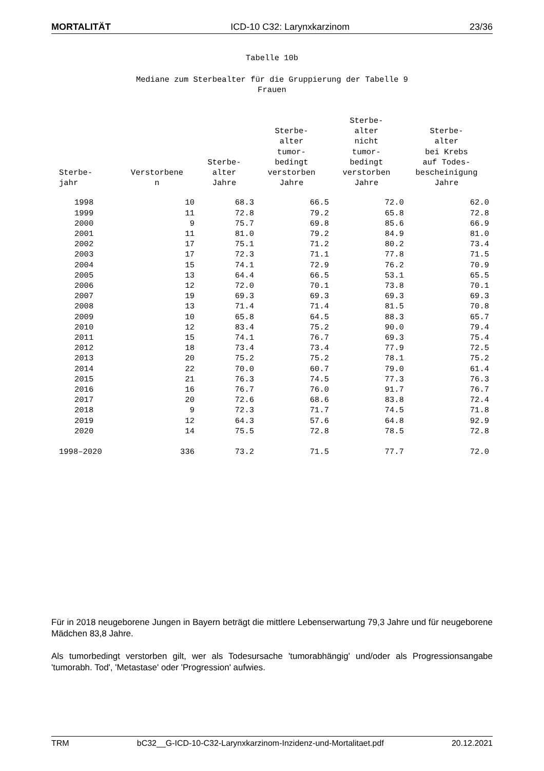MORTALITÄT ICD-10 C32: Larynxkarzinom 23/36
Tabelle 10b
Mediane zum Sterbealter für die Gruppierung der Tabelle 9
Frauen
| Sterbe- jahr | Verstorbene n | Sterbe- alter Jahre | Sterbe- alter tumor- bedingt verstorben Jahre | Sterbe- alter nicht tumor- bedingt verstorben Jahre | Sterbe- alter bei Krebs auf Todes- bescheinigung Jahre |
| --- | --- | --- | --- | --- | --- |
| 1998 | 10 | 68.3 | 66.5 | 72.0 | 62.0 |
| 1999 | 11 | 72.8 | 79.2 | 65.8 | 72.8 |
| 2000 | 9 | 75.7 | 69.8 | 85.6 | 66.9 |
| 2001 | 11 | 81.0 | 79.2 | 84.9 | 81.0 |
| 2002 | 17 | 75.1 | 71.2 | 80.2 | 73.4 |
| 2003 | 17 | 72.3 | 71.1 | 77.8 | 71.5 |
| 2004 | 15 | 74.1 | 72.9 | 76.2 | 70.9 |
| 2005 | 13 | 64.4 | 66.5 | 53.1 | 65.5 |
| 2006 | 12 | 72.0 | 70.1 | 73.8 | 70.1 |
| 2007 | 19 | 69.3 | 69.3 | 69.3 | 69.3 |
| 2008 | 13 | 71.4 | 71.4 | 81.5 | 70.8 |
| 2009 | 10 | 65.8 | 64.5 | 88.3 | 65.7 |
| 2010 | 12 | 83.4 | 75.2 | 90.0 | 79.4 |
| 2011 | 15 | 74.1 | 76.7 | 69.3 | 75.4 |
| 2012 | 18 | 73.4 | 73.4 | 77.9 | 72.5 |
| 2013 | 20 | 75.2 | 75.2 | 78.1 | 75.2 |
| 2014 | 22 | 70.0 | 60.7 | 79.0 | 61.4 |
| 2015 | 21 | 76.3 | 74.5 | 77.3 | 76.3 |
| 2016 | 16 | 76.7 | 76.0 | 91.7 | 76.7 |
| 2017 | 20 | 72.6 | 68.6 | 83.8 | 72.4 |
| 2018 | 9 | 72.3 | 71.7 | 74.5 | 71.8 |
| 2019 | 12 | 64.3 | 57.6 | 64.8 | 92.9 |
| 2020 | 14 | 75.5 | 72.8 | 78.5 | 72.8 |
| 1998–2020 | 336 | 73.2 | 71.5 | 77.7 | 72.0 |
Für in 2018 neugeborene Jungen in Bayern beträgt die mittlere Lebenserwartung 79,3 Jahre und für neugeborene Mädchen 83,8 Jahre.
Als tumorbedingt verstorben gilt, wer als Todesursache 'tumorabhängig' und/oder als Progressionsangabe 'tumorabh. Tod', 'Metastase' oder 'Progression' aufwies.
TRM bC32__G-ICD-10-C32-Larynxkarzinom-Inzidenz-und-Mortalitaet.pdf 20.12.2021